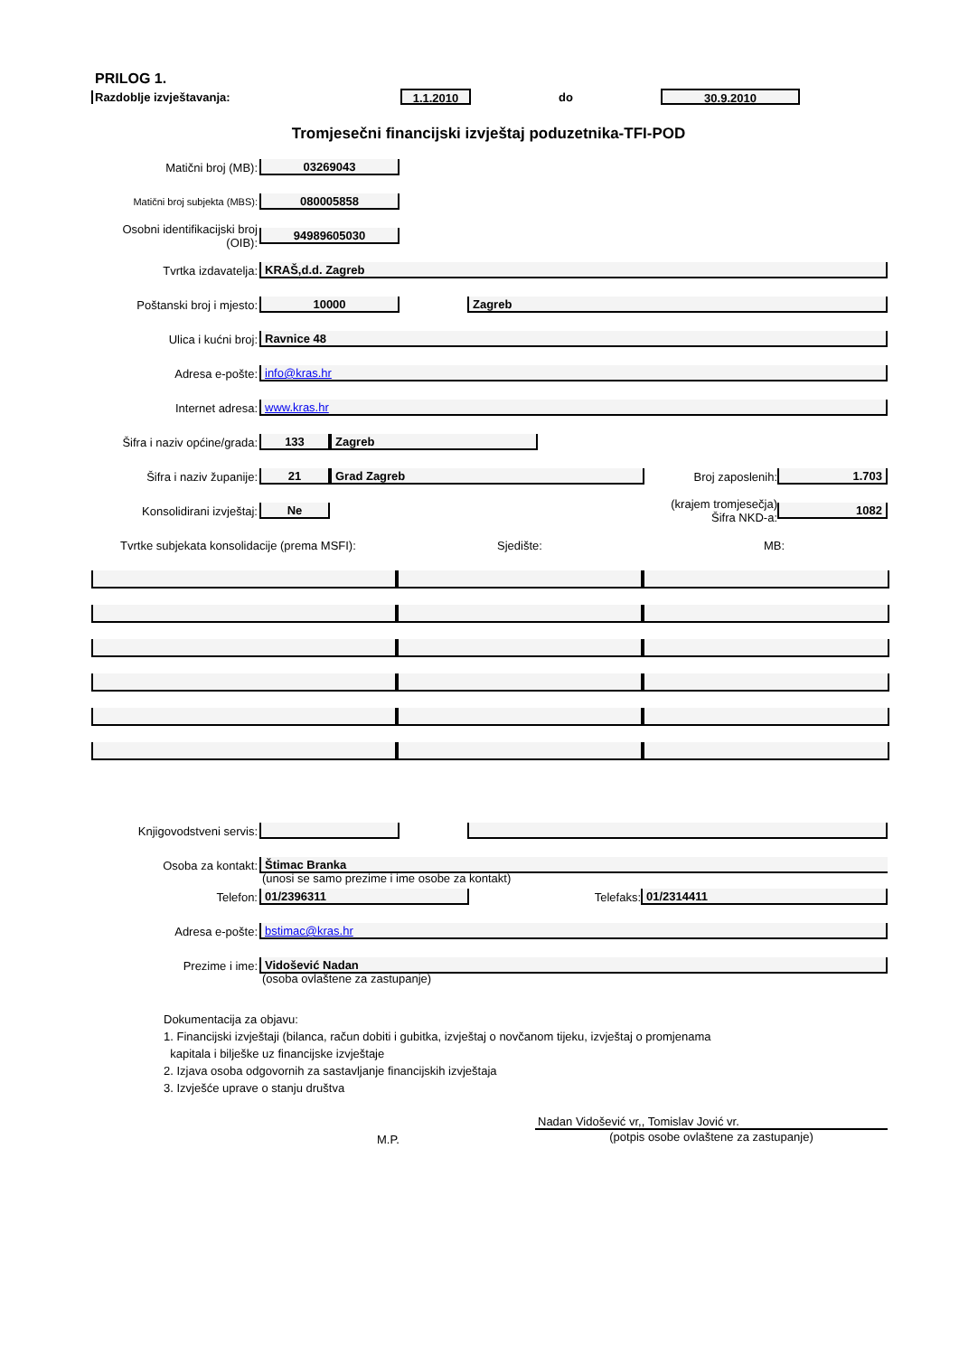PRILOG 1.
Razdoblje izvještavanja:
1.1.2010
do
30.9.2010
Tromjesečni financijski izvještaj poduzetnika-TFI-POD
Matični broj (MB):
03269043
Matični broj subjekta (MBS):
080005858
Osobni identifikacijski broj
(OIB):
94989605030
Tvrtka izdavatelja:
KRAŠ,d.d. Zagreb
Poštanski broj i mjesto:
10000 Zagreb
Ulica i kućni broj:
Ravnice 48
Adresa e-pošte:
info@kras.hr
Internet adresa:
www.kras.hr
Šifra i naziv općine/grada:
133 Zagreb
Šifra i naziv županije:
21 Grad Zagreb
Broj zaposlenih:
1.703
Konsolidirani izvještaj:
Ne
(krajem tromjesečja)
Šifra NKD-a:
1082
Tvrtke subjekata konsolidacije (prema MSFI): Sjedište: MB:
Knjigovodstveni servis:
Osoba za kontakt:
Štimac Branka
(unosi se samo prezime i ime osobe za kontakt)
Telefon:
01/2396311
Telefaks:
01/2314411
Adresa e-pošte:
bstimac@kras.hr
Prezime i ime:
Vidošević Nadan
(osoba ovlaštene za zastupanje)
Dokumentacija za objavu:
1. Financijski izvještaji (bilanca, račun dobiti i gubitka, izvještaj o novčanom tijeku, izvještaj o promjenama
kapitala i bilješke uz financijske izvještaje
2. Izjava osoba odgovornih za sastavljanje financijskih izvještaja
3. Izvješće uprave o stanju društva
M.P.
Nadan Vidošević vr,, Tomislav Jović vr.
(potpis osobe ovlaštene za zastupanje)